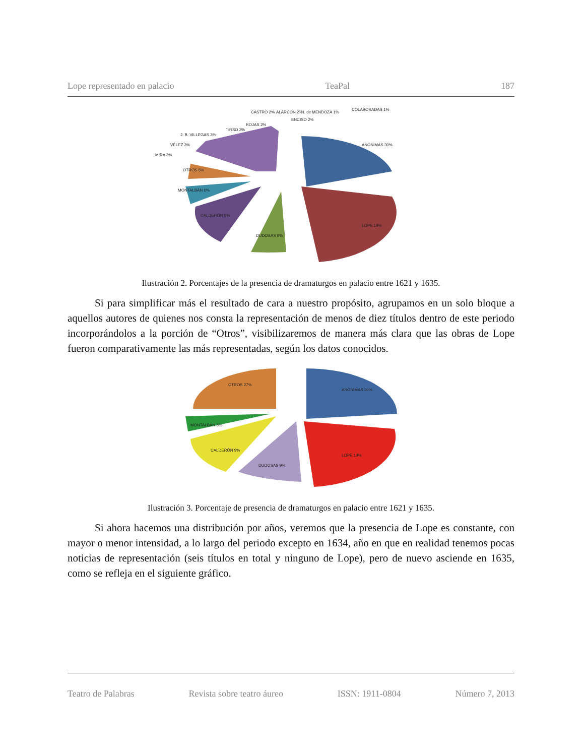Lope representado en palacio TeaPal 187
ANÓNIMAS 30%
LOPE 19%
DUDOSAS 9%
CALDERÓN 9%
MONTALBÁN 6%
OTROS 6%
MIRA 3%
VÉLEZ 3%
J. B. VILLEGAS 3%
TIRSO 3%
ROJAS 2%
CASTRO 2%
ALARCON 2%
ENCISO 2%
H. de MENDOZA 1%
COLABORADAS 1%
Ilustración 2. Porcentajes de la presencia de dramaturgos en palacio entre 1621 y 1635.
Si para simplificar más el resultado de cara a nuestro propósito, agrupamos en un solo bloque a aquellos autores de quienes nos consta la representación de menos de diez títulos dentro de este periodo incorporándolos a la porción de “Otros”, visibilizaremos de manera más clara que las obras de Lope fueron comparativamente las más representadas, según los datos conocidos.
ANÓNIMAS 30%
LOPE 19%
DUDOSAS 9%
CALDERÓN 9%
MONTALBÁN 6%
OTROS 27%
Ilustración 3. Porcentaje de presencia de dramaturgos en palacio entre 1621 y 1635.
Si ahora hacemos una distribución por años, veremos que la presencia de Lope es constante, con mayor o menor intensidad, a lo largo del periodo excepto en 1634, año en que en realidad tenemos pocas noticias de representación (seis títulos en total y ninguno de Lope), pero de nuevo asciende en 1635, como se refleja en el siguiente gráfico.
Teatro de Palabras Revista sobre teatro áureo ISSN: 1911-0804 Número 7, 2013